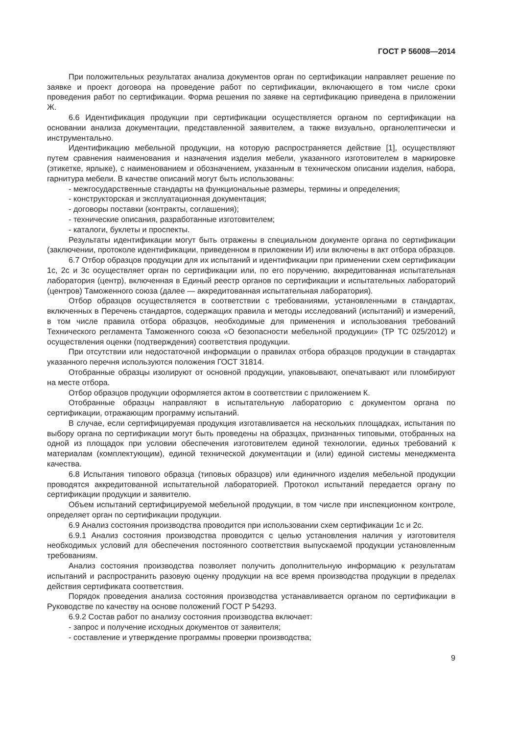ГОСТ Р 56008—2014
При положительных результатах анализа документов орган по сертификации направляет решение по заявке и проект договора на проведение работ по сертификации, включающего в том числе сроки проведения работ по сертификации. Форма решения по заявке на сертификацию приведена в приложении Ж.
6.6 Идентификация продукции при сертификации осуществляется органом по сертификации на основании анализа документации, представленной заявителем, а также визуально, органолептически и инструментально.
Идентификацию мебельной продукции, на которую распространяется действие [1], осуществляют путем сравнения наименования и назначения изделия мебели, указанного изготовителем в маркировке (этикетке, ярлыке), с наименованием и обозначением, указанным в техническом описании изделия, набора, гарнитура мебели. В качестве описаний могут быть использованы:
- межгосударственные стандарты на функциональные размеры, термины и определения;
- конструкторская и эксплуатационная документация;
- договоры поставки (контракты, соглашения);
- технические описания, разработанные изготовителем;
- каталоги, буклеты и проспекты.
Результаты идентификации могут быть отражены в специальном документе органа по сертификации (заключении, протоколе идентификации, приведенном в приложении И) или включены в акт отбора образцов.
6.7 Отбор образцов продукции для их испытаний и идентификации при применении схем сертификации 1с, 2с и 3с осуществляет орган по сертификации или, по его поручению, аккредитованная испытательная лаборатория (центр), включенная в Единый реестр органов по сертификации и испытательных лабораторий (центров) Таможенного союза (далее — аккредитованная испытательная лаборатория).
Отбор образцов осуществляется в соответствии с требованиями, установленными в стандартах, включенных в Перечень стандартов, содержащих правила и методы исследований (испытаний) и измерений, в том числе правила отбора образцов, необходимые для применения и использования требований Технического регламента Таможенного союза «О безопасности мебельной продукции» (ТР ТС 025/2012) и осуществления оценки (подтверждения) соответствия продукции.
При отсутствии или недостаточной информации о правилах отбора образцов продукции в стандартах указанного перечня используются положения ГОСТ 31814.
Отобранные образцы изолируют от основной продукции, упаковывают, опечатывают или пломбируют на месте отбора.
Отбор образцов продукции оформляется актом в соответствии с приложением К.
Отобранные образцы направляют в испытательную лабораторию с документом органа по сертификации, отражающим программу испытаний.
В случае, если сертифицируемая продукция изготавливается на нескольких площадках, испытания по выбору органа по сертификации могут быть проведены на образцах, признанных типовыми, отобранных на одной из площадок при условии обеспечения изготовителем единой технологии, единых требований к материалам (комплектующим), единой технической документации и (или) единой системы менеджмента качества.
6.8 Испытания типового образца (типовых образцов) или единичного изделия мебельной продукции проводятся аккредитованной испытательной лабораторией. Протокол испытаний передается органу по сертификации продукции и заявителю.
Объем испытаний сертифицируемой мебельной продукции, в том числе при инспекционном контроле, определяет орган по сертификации продукции.
6.9 Анализ состояния производства проводится при использовании схем сертификации 1с и 2с.
6.9.1 Анализ состояния производства проводится с целью установления наличия у изготовителя необходимых условий для обеспечения постоянного соответствия выпускаемой продукции установленным требованиям.
Анализ состояния производства позволяет получить дополнительную информацию к результатам испытаний и распространить разовую оценку продукции на все время производства продукции в пределах действия сертификата соответствия.
Порядок проведения анализа состояния производства устанавливается органом по сертификации в Руководстве по качеству на основе положений ГОСТ Р 54293.
6.9.2 Состав работ по анализу состояния производства включает:
- запрос и получение исходных документов от заявителя;
- составление и утверждение программы проверки производства;
9